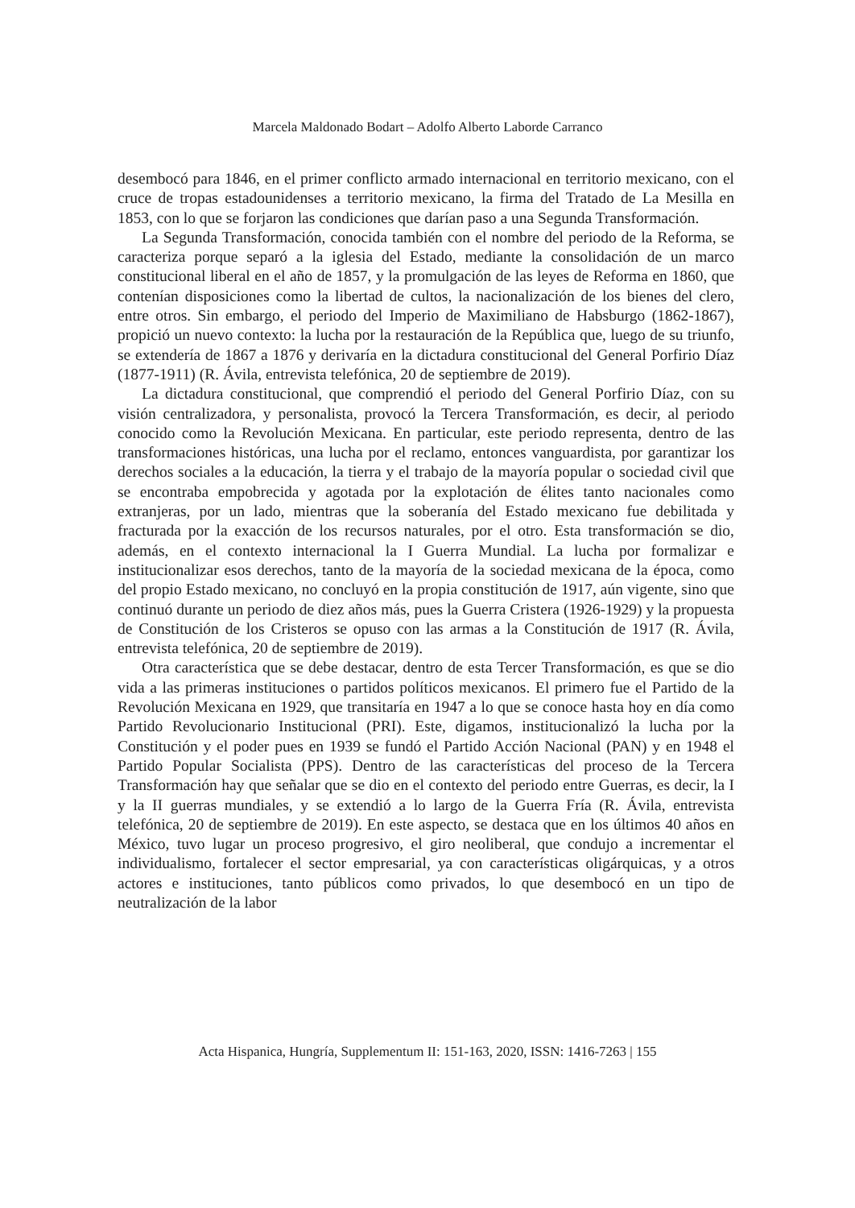Marcela Maldonado Bodart – Adolfo Alberto Laborde Carranco
desembocó para 1846, en el primer conflicto armado internacional en territorio mexicano, con el cruce de tropas estadounidenses a territorio mexicano, la firma del Tratado de La Mesilla en 1853, con lo que se forjaron las condiciones que darían paso a una Segunda Transformación.
La Segunda Transformación, conocida también con el nombre del periodo de la Reforma, se caracteriza porque separó a la iglesia del Estado, mediante la consolidación de un marco constitucional liberal en el año de 1857, y la promulgación de las leyes de Reforma en 1860, que contenían disposiciones como la libertad de cultos, la nacionalización de los bienes del clero, entre otros. Sin embargo, el periodo del Imperio de Maximiliano de Habsburgo (1862-1867), propició un nuevo contexto: la lucha por la restauración de la República que, luego de su triunfo, se extendería de 1867 a 1876 y derivaría en la dictadura constitucional del General Porfirio Díaz (1877-1911) (R. Ávila, entrevista telefónica, 20 de septiembre de 2019).
La dictadura constitucional, que comprendió el periodo del General Porfirio Díaz, con su visión centralizadora, y personalista, provocó la Tercera Transformación, es decir, al periodo conocido como la Revolución Mexicana. En particular, este periodo representa, dentro de las transformaciones históricas, una lucha por el reclamo, entonces vanguardista, por garantizar los derechos sociales a la educación, la tierra y el trabajo de la mayoría popular o sociedad civil que se encontraba empobrecida y agotada por la explotación de élites tanto nacionales como extranjeras, por un lado, mientras que la soberanía del Estado mexicano fue debilitada y fracturada por la exacción de los recursos naturales, por el otro. Esta transformación se dio, además, en el contexto internacional la I Guerra Mundial. La lucha por formalizar e institucionalizar esos derechos, tanto de la mayoría de la sociedad mexicana de la época, como del propio Estado mexicano, no concluyó en la propia constitución de 1917, aún vigente, sino que continuó durante un periodo de diez años más, pues la Guerra Cristera (1926-1929) y la propuesta de Constitución de los Cristeros se opuso con las armas a la Constitución de 1917 (R. Ávila, entrevista telefónica, 20 de septiembre de 2019).
Otra característica que se debe destacar, dentro de esta Tercer Transformación, es que se dio vida a las primeras instituciones o partidos políticos mexicanos. El primero fue el Partido de la Revolución Mexicana en 1929, que transitaría en 1947 a lo que se conoce hasta hoy en día como Partido Revolucionario Institucional (PRI). Este, digamos, institucionalizó la lucha por la Constitución y el poder pues en 1939 se fundó el Partido Acción Nacional (PAN) y en 1948 el Partido Popular Socialista (PPS). Dentro de las características del proceso de la Tercera Transformación hay que señalar que se dio en el contexto del periodo entre Guerras, es decir, la I y la II guerras mundiales, y se extendió a lo largo de la Guerra Fría (R. Ávila, entrevista telefónica, 20 de septiembre de 2019). En este aspecto, se destaca que en los últimos 40 años en México, tuvo lugar un proceso progresivo, el giro neoliberal, que condujo a incrementar el individualismo, fortalecer el sector empresarial, ya con características oligárquicas, y a otros actores e instituciones, tanto públicos como privados, lo que desembocó en un tipo de neutralización de la labor
Acta Hispanica, Hungría, Supplementum II: 151-163, 2020, ISSN: 1416-7263 | 155